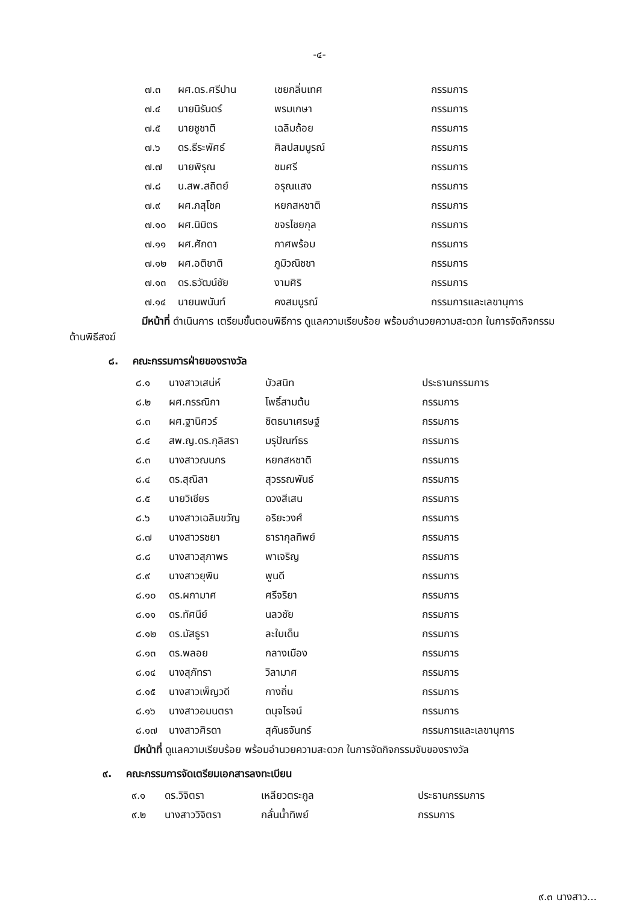-๔-
| ๗.๓ | ผศ.ดร.ศรีปาน | เชยกลิ่นเทศ | กรรมการ |
| ๗.๔ | นายนิรันดร์ | พรมเกษา | กรรมการ |
| ๗.๕ | นายชูชาติ | เฉลิมถ้อย | กรรมการ |
| ๗.๖ | ดร.ธีระพัศธ์ | ศิลปสมบูรณ์ | กรรมการ |
| ๗.๗ | นายพิรุณ | ชมศรี | กรรมการ |
| ๗.๘ | น.สพ.สถิตย์ | อรุณแสง | กรรมการ |
| ๗.๙ | ผศ.ภสุโชค | หยกสหชาติ | กรรมการ |
| ๗.๑๐ | ผศ.นิมิตร | ขจรไชยกุล | กรรมการ |
| ๗.๑๑ | ผศ.ศักดา | กาศพร้อม | กรรมการ |
| ๗.๑๒ | ผศ.อติชาติ | ภูมิวณิชชา | กรรมการ |
| ๗.๑๓ | ดร.ธวัฒน์ชัย | งามศิริ | กรรมการ |
| ๗.๑๔ | นายนพนันท์ | คงสมบูรณ์ | กรรมการและเลขานุการ |
มีหน้าที่ ดำเนินการ เตรียมขั้นตอนพิธีการ ดูแลความเรียบร้อย พร้อมอำนวยความสะดวก ในการจัดกิจกรรมด้านพิธีสงฆ์
๘. คณะกรรมการฝ่ายของรางวัล
| ๘.๑ | นางสาวเสน่ห์ | บัวสนิท | ประธานกรรมการ |
| ๘.๒ | ผศ.กรรณิกา | โพธิ์สามต้น | กรรมการ |
| ๘.๓ | ผศ.ฐานิศวร์ | ชิตธนาเศรษฐ์ | กรรมการ |
| ๘.๔ | สพ.ญ.ดร.กุลิสรา | มรุปัณฑ์ธร | กรรมการ |
| ๘.๓ | นางสาวฌนกร | หยกสหชาติ | กรรมการ |
| ๘.๔ | ดร.สุณิสา | สุวรรณพันธ์ | กรรมการ |
| ๘.๕ | นายวิเชียร | ดวงสีเสน | กรรมการ |
| ๘.๖ | นางสาวเฉลิมขวัญ | อริยะวงศ์ | กรรมการ |
| ๘.๗ | นางสาวรชยา | ธารากุลทิพย์ | กรรมการ |
| ๘.๘ | นางสาวสุภาพร | พาเจริญ | กรรมการ |
| ๘.๙ | นางสาวยุพิน | พูนดี | กรรมการ |
| ๘.๑๐ | ดร.ผกามาศ | ศรีจริยา | กรรมการ |
| ๘.๑๑ | ดร.ทัศนีย์ | นลวชัย | กรรมการ |
| ๘.๑๒ | ดร.มัสธูรา | ละใบเด็น | กรรมการ |
| ๘.๑๓ | ดร.พลอย | กลางเมือง | กรรมการ |
| ๘.๑๔ | นางสุภัทรา | วิลามาศ | กรรมการ |
| ๘.๑๕ | นางสาวเพ็ญวดี | กางถิ่น | กรรมการ |
| ๘.๑๖ | นางสาวอมนตรา | ดนุจโรจน์ | กรรมการ |
| ๘.๑๗ | นางสาวศิรดา | สุคันธจันทร์ | กรรมการและเลขานุการ |
มีหน้าที่ ดูแลความเรียบร้อย พร้อมอำนวยความสะดวก ในการจัดกิจกรรมจับของรางวัล
๙. คณะกรรมการจัดเตรียมเอกสารลงทะเบียน
| ๙.๑ | ดร.วิจิตรา | เหลียวตระกูล | ประธานกรรมการ |
| ๙.๒ | นางสาววิจิตรา | กลั่นน้ำทิพย์ | กรรมการ |
๙.๓ นางสาว...